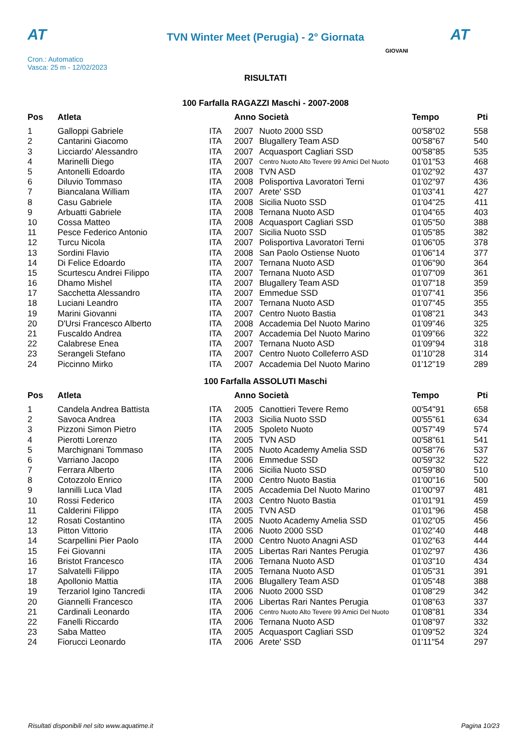AT
TVN Winter Meet (Perugia) - 2° Giornata
AT
Cron.: Automatico
Vasca: 25 m - 12/02/2023
GIOVANI
RISULTATI
100 Farfalla RAGAZZI Maschi - 2007-2008
| Pos | Atleta | | Anno Società | | Tempo | Pti |
| --- | --- | --- | --- | --- | --- | --- |
| 1 | Galloppi Gabriele | ITA | 2007 | Nuoto 2000 SSD | 00'58"02 | 558 |
| 2 | Cantarini Giacomo | ITA | 2007 | Blugallery Team ASD | 00'58"67 | 540 |
| 3 | Licciardo' Alessandro | ITA | 2007 | Acquasport Cagliari SSD | 00'58"85 | 535 |
| 4 | Marinelli Diego | ITA | 2007 | Centro Nuoto Alto Tevere 99 Amici Del Nuoto | 01'01"53 | 468 |
| 5 | Antonelli Edoardo | ITA | 2008 | TVN ASD | 01'02"92 | 437 |
| 6 | Diluvio Tommaso | ITA | 2008 | Polisportiva Lavoratori Terni | 01'02"97 | 436 |
| 7 | Biancalana William | ITA | 2007 | Arete' SSD | 01'03"41 | 427 |
| 8 | Casu Gabriele | ITA | 2008 | Sicilia Nuoto SSD | 01'04"25 | 411 |
| 9 | Arbuatti Gabriele | ITA | 2008 | Ternana Nuoto ASD | 01'04"65 | 403 |
| 10 | Cossa Matteo | ITA | 2008 | Acquasport Cagliari SSD | 01'05"50 | 388 |
| 11 | Pesce Federico Antonio | ITA | 2007 | Sicilia Nuoto SSD | 01'05"85 | 382 |
| 12 | Turcu Nicola | ITA | 2007 | Polisportiva Lavoratori Terni | 01'06"05 | 378 |
| 13 | Sordini Flavio | ITA | 2008 | San Paolo Ostiense Nuoto | 01'06"14 | 377 |
| 14 | Di Felice Edoardo | ITA | 2007 | Ternana Nuoto ASD | 01'06"90 | 364 |
| 15 | Scurtescu Andrei Filippo | ITA | 2007 | Ternana Nuoto ASD | 01'07"09 | 361 |
| 16 | Dhamo Mishel | ITA | 2007 | Blugallery Team ASD | 01'07"18 | 359 |
| 17 | Sacchetta Alessandro | ITA | 2007 | Emmedue SSD | 01'07"41 | 356 |
| 18 | Luciani Leandro | ITA | 2007 | Ternana Nuoto ASD | 01'07"45 | 355 |
| 19 | Marini Giovanni | ITA | 2007 | Centro Nuoto Bastia | 01'08"21 | 343 |
| 20 | D'Ursi Francesco Alberto | ITA | 2008 | Accademia Del Nuoto Marino | 01'09"46 | 325 |
| 21 | Fuscaldo Andrea | ITA | 2007 | Accademia Del Nuoto Marino | 01'09"66 | 322 |
| 22 | Calabrese Enea | ITA | 2007 | Ternana Nuoto ASD | 01'09"94 | 318 |
| 23 | Serangeli Stefano | ITA | 2007 | Centro Nuoto Colleferro ASD | 01'10"28 | 314 |
| 24 | Piccinno Mirko | ITA | 2007 | Accademia Del Nuoto Marino | 01'12"19 | 289 |
100 Farfalla ASSOLUTI Maschi
| Pos | Atleta | | Anno Società | | Tempo | Pti |
| --- | --- | --- | --- | --- | --- | --- |
| 1 | Candela Andrea Battista | ITA | 2005 | Canottieri Tevere Remo | 00'54"91 | 658 |
| 2 | Savoca Andrea | ITA | 2003 | Sicilia Nuoto SSD | 00'55"61 | 634 |
| 3 | Pizzoni Simon Pietro | ITA | 2005 | Spoleto Nuoto | 00'57"49 | 574 |
| 4 | Pierotti Lorenzo | ITA | 2005 | TVN ASD | 00'58"61 | 541 |
| 5 | Marchignani Tommaso | ITA | 2005 | Nuoto Academy Amelia SSD | 00'58"76 | 537 |
| 6 | Varriano Jacopo | ITA | 2006 | Emmedue SSD | 00'59"32 | 522 |
| 7 | Ferrara Alberto | ITA | 2006 | Sicilia Nuoto SSD | 00'59"80 | 510 |
| 8 | Cotozzolo Enrico | ITA | 2000 | Centro Nuoto Bastia | 01'00"16 | 500 |
| 9 | Iannilli Luca Vlad | ITA | 2005 | Accademia Del Nuoto Marino | 01'00"97 | 481 |
| 10 | Rossi Federico | ITA | 2003 | Centro Nuoto Bastia | 01'01"91 | 459 |
| 11 | Calderini Filippo | ITA | 2005 | TVN ASD | 01'01"96 | 458 |
| 12 | Rosati Costantino | ITA | 2005 | Nuoto Academy Amelia SSD | 01'02"05 | 456 |
| 13 | Pitton Vittorio | ITA | 2006 | Nuoto 2000 SSD | 01'02"40 | 448 |
| 14 | Scarpellini Pier Paolo | ITA | 2000 | Centro Nuoto Anagni ASD | 01'02"63 | 444 |
| 15 | Fei Giovanni | ITA | 2005 | Libertas Rari Nantes Perugia | 01'02"97 | 436 |
| 16 | Bristot Francesco | ITA | 2006 | Ternana Nuoto ASD | 01'03"10 | 434 |
| 17 | Salvatelli Filippo | ITA | 2005 | Ternana Nuoto ASD | 01'05"31 | 391 |
| 18 | Apollonio Mattia | ITA | 2006 | Blugallery Team ASD | 01'05"48 | 388 |
| 19 | Terzariol Igino Tancredi | ITA | 2006 | Nuoto 2000 SSD | 01'08"29 | 342 |
| 20 | Giannelli Francesco | ITA | 2006 | Libertas Rari Nantes Perugia | 01'08"63 | 337 |
| 21 | Cardinali Leonardo | ITA | 2006 | Centro Nuoto Alto Tevere 99 Amici Del Nuoto | 01'08"81 | 334 |
| 22 | Fanelli Riccardo | ITA | 2006 | Ternana Nuoto ASD | 01'08"97 | 332 |
| 23 | Saba Matteo | ITA | 2005 | Acquasport Cagliari SSD | 01'09"52 | 324 |
| 24 | Fiorucci Leonardo | ITA | 2006 | Arete' SSD | 01'11"54 | 297 |
Risultati disponibili nel sito www.aquatime.it Pagina 10/23